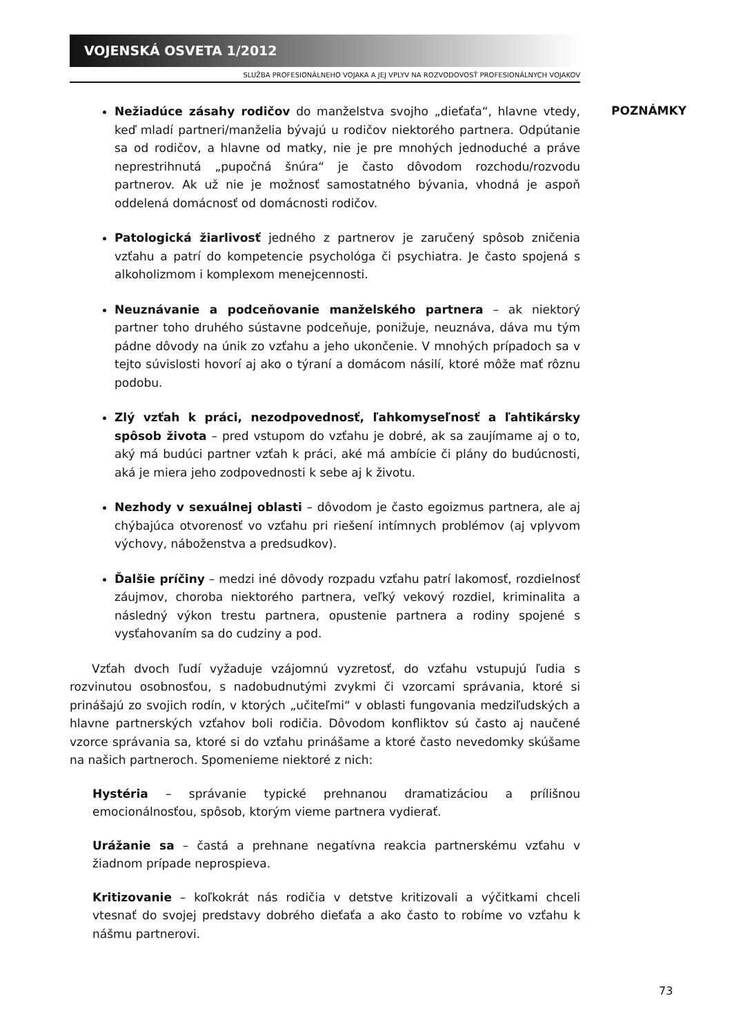VOJENSKÁ OSVETA 1/2012
SLUŽBA PROFESIONÁLNEHO VOJAKA A JEJ VPLYV NA ROZVODOVOSŤ PROFESIONÁLNYCH VOJAKOV
POZNÁMKY
Nežiadúce zásahy rodičov do manželstva svojho „dieťaťa“, hlavne vtedy, keď mladí partneri/manželia bývajú u rodičov niektorého partnera. Odpútanie sa od rodičov, a hlavne od matky, nie je pre mnohých jednoduché a práve neprestrihnutá „pupočná šnúra“ je často dôvodom rozchodu/rozvodu partnerov. Ak už nie je možnosť samostatného bývania, vhodná je aspoň oddelená domácnosť od domácnosti rodičov.
Patologická žiarlivosť jedného z partnerov je zaručený spôsob zničenia vzťahu a patrí do kompetencie psychológa či psychiatra. Je často spojená s alkoholizmom i komplexom menejcennosti.
Neuznávanie a podceňovanie manželského partnera – ak niektorý partner toho druhého sústavne podceňuje, ponižuje, neuznáva, dáva mu tým pádne dôvody na únik zo vzťahu a jeho ukončenie. V mnohých prípadoch sa v tejto súvislosti hovorí aj ako o týraní a domácom násilí, ktoré môže mať rôznu podobu.
Zlý vzťah k práci, nezodpovednosť, ľahkomyseľnosť a ľahtikársky spôsob života – pred vstupom do vzťahu je dobré, ak sa zaujímame aj o to, aký má budúci partner vzťah k práci, aké má ambície či plány do budúcnosti, aká je miera jeho zodpovednosti k sebe aj k životu.
Nezhody v sexuálnej oblasti – dôvodom je často egoizmus partnera, ale aj chýbajúca otvorenosť vo vzťahu pri riešení intímnych problémov (aj vplyvom výchovy, náboženstva a predsudkov).
Ďalšie príčiny – medzi iné dôvody rozpadu vzťahu patrí lakomosť, rozdielnosť záujmov, choroba niektorého partnera, veľký vekový rozdiel, kriminalita a následný výkon trestu partnera, opustenie partnera a rodiny spojené s vysťahovaním sa do cudziny a pod.
Vzťah dvoch ľudí vyžaduje vzájomnú vyzretosť, do vzťahu vstupujú ľudia s rozvinutou osobnosťou, s nadobudnutými zvykmi či vzorcami správania, ktoré si prinášajú zo svojich rodín, v ktorých „učiteľmi“ v oblasti fungovania medziľudských a hlavne partnerských vzťahov boli rodičia. Dôvodom konfliktov sú často aj naučené vzorce správania sa, ktoré si do vzťahu prinášame a ktoré často nevedomky skúšame na našich partneroch. Spomenieme niektoré z nich:
Hystéria – správanie typické prehnanou dramatizáciou a prílišnou emocionálnosťou, spôsob, ktorým vieme partnera vydierať.
Urážanie sa – častá a prehnane negatívna reakcia partnerskému vzťahu v žiadnom prípade neprospieva.
Kritizovanie – koľkokrát nás rodičia v detstve kritizovali a výčitkami chceli vtesnať do svojej predstavy dobrého dieťaťa a ako často to robíme vo vzťahu k nášmu partnerovi.
73